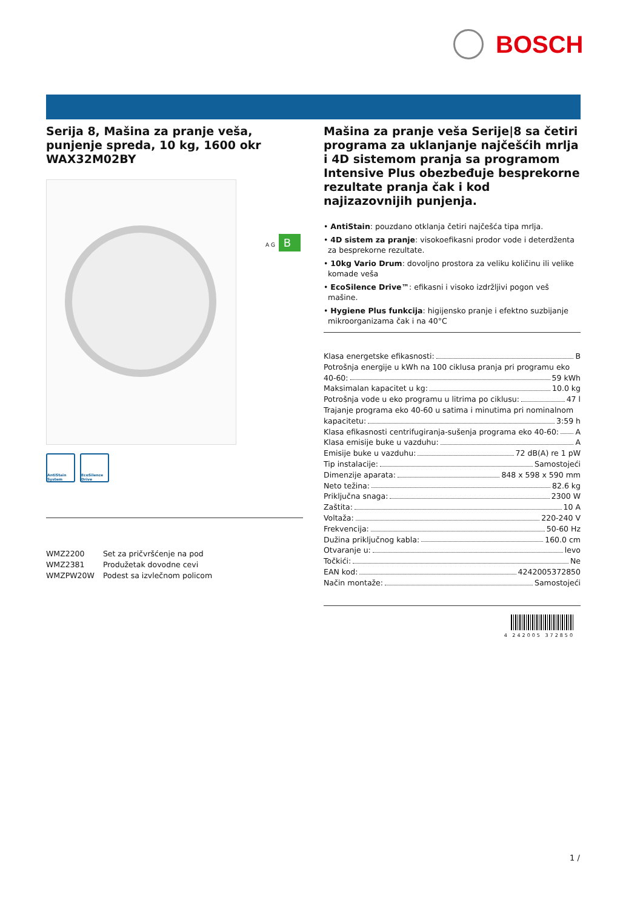BOSCH
Serija 8, Mašina za pranje veša, punjenje spreda, 10 kg, 1600 okr
WAX32M02BY
AntiStain System
EcoSilence Drive
| WMZ2200 | Set za pričvršćenje na pod |
| WMZ2381 | Produžetak dovodne cevi |
| WMZPW20W | Podest sa izvlečnom policom |
A G B
Mašina za pranje veša Serije|8 sa četiri programa za uklanjanje najčešćih mrlja i 4D sistemom pranja sa programom Intensive Plus obezbeđuje besprekorne rezultate pranja čak i kod najizazovnijih punjenja.
• AntiStain: pouzdano otklanja četiri najčešća tipa mrlja.
• 4D sistem za pranje: visokoefikasni prodor vode i deterdženta za besprekorne rezultate.
• 10kg Vario Drum: dovoljno prostora za veliku količinu ili velike komade veša
• EcoSilence Drive™: efikasni i visoko izdržljivi pogon veš mašine.
• Hygiene Plus funkcija: higijensko pranje i efektno suzbijanje mikroorganizama čak i na 40°C
Klasa energetske efikasnosti: B
Potrošnja energije u kWh na 100 ciklusa pranja pri programu eko
40-60: 59 kWh
Maksimalan kapacitet u kg: 10.0 kg
Potrošnja vode u eko programu u litrima po ciklusu: 47 l
Trajanje programa eko 40-60 u satima i minutima pri nominalnom
kapacitetu: 3:59 h
Klasa efikasnosti centrifugiranja-sušenja programa eko 40-60: A
Klasa emisije buke u vazduhu: A
Emisije buke u vazduhu: 72 dB(A) re 1 pW
Tip instalacije: Samostojeći
Dimenzije aparata: 848 x 598 x 590 mm
Neto težina: 82.6 kg
Priključna snaga: 2300 W
Zaštita: 10 A
Voltaža: 220-240 V
Frekvencija: 50-60 Hz
Dužina priključnog kabla: 160.0 cm
Otvaranje u: levo
Točkići: Ne
EAN kod: 4242005372850
Način montaže: Samostojeći
4 242005 372850
1 /